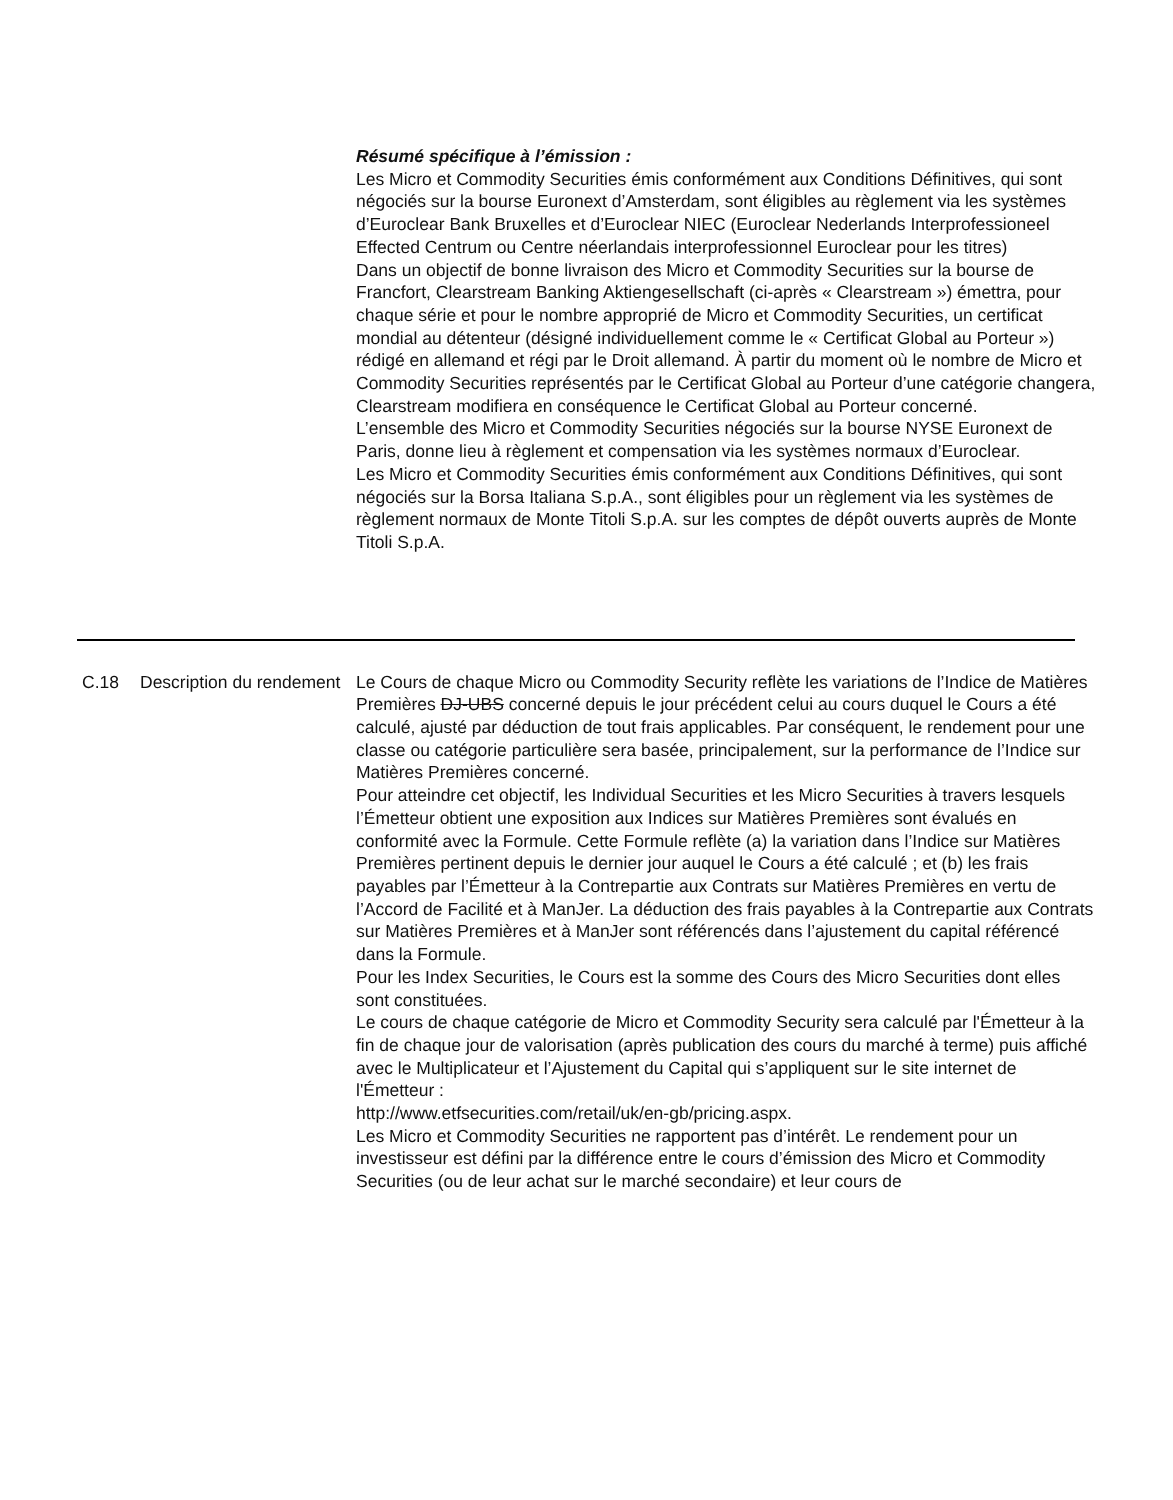Résumé spécifique à l’émission :
Les Micro et Commodity Securities émis conformément aux Conditions Définitives, qui sont négociés sur la bourse Euronext d’Amsterdam, sont éligibles au règlement via les systèmes d’Euroclear Bank Bruxelles et d’Euroclear NIEC (Euroclear Nederlands Interprofessioneel Effected Centrum ou Centre néerlandais interprofessionnel Euroclear pour les titres)
Dans un objectif de bonne livraison des Micro et Commodity Securities sur la bourse de Francfort, Clearstream Banking Aktiengesellschaft (ci-après « Clearstream ») émettra, pour chaque série et pour le nombre approprié de Micro et Commodity Securities, un certificat mondial au détenteur (désigné individuellement comme le « Certificat Global au Porteur ») rédigé en allemand et régi par le Droit allemand. À partir du moment où le nombre de Micro et Commodity Securities représentés par le Certificat Global au Porteur d’une catégorie changera, Clearstream modifiera en conséquence le Certificat Global au Porteur concerné.
L’ensemble des Micro et Commodity Securities négociés sur la bourse NYSE Euronext de Paris, donne lieu à règlement et compensation via les systèmes normaux d’Euroclear.
Les Micro et Commodity Securities émis conformément aux Conditions Définitives, qui sont négociés sur la Borsa Italiana S.p.A., sont éligibles pour un règlement via les systèmes de règlement normaux de Monte Titoli S.p.A. sur les comptes de dépôt ouverts auprès de Monte Titoli S.p.A.
C.18 Description du rendement
Le Cours de chaque Micro ou Commodity Security reflète les variations de l’Indice de Matières Premières DJ-UBS concerné depuis le jour précédent celui au cours duquel le Cours a été calculé, ajusté par déduction de tout frais applicables. Par conséquent, le rendement pour une classe ou catégorie particulière sera basée, principalement, sur la performance de l’Indice sur Matières Premières concerné.
Pour atteindre cet objectif, les Individual Securities et les Micro Securities à travers lesquels l’Émetteur obtient une exposition aux Indices sur Matières Premières sont évalués en conformité avec la Formule. Cette Formule reflète (a) la variation dans l’Indice sur Matières Premières pertinent depuis le dernier jour auquel le Cours a été calculé ; et (b) les frais payables par l’Émetteur à la Contrepartie aux Contrats sur Matières Premières en vertu de l’Accord de Facilité et à ManJer. La déduction des frais payables à la Contrepartie aux Contrats sur Matières Premières et à ManJer sont référencés dans l’ajustement du capital référencé dans la Formule.
Pour les Index Securities, le Cours est la somme des Cours des Micro Securities dont elles sont constituées.
Le cours de chaque catégorie de Micro et Commodity Security sera calculé par l'Émetteur à la fin de chaque jour de valorisation (après publication des cours du marché à terme) puis affiché avec le Multiplicateur et l’Ajustement du Capital qui s’appliquent sur le site internet de l'Émetteur :
http://www.etfsecurities.com/retail/uk/en-gb/pricing.aspx.
Les Micro et Commodity Securities ne rapportent pas d’intérêt. Le rendement pour un investisseur est défini par la différence entre le cours d’émission des Micro et Commodity Securities (ou de leur achat sur le marché secondaire) et leur cours de